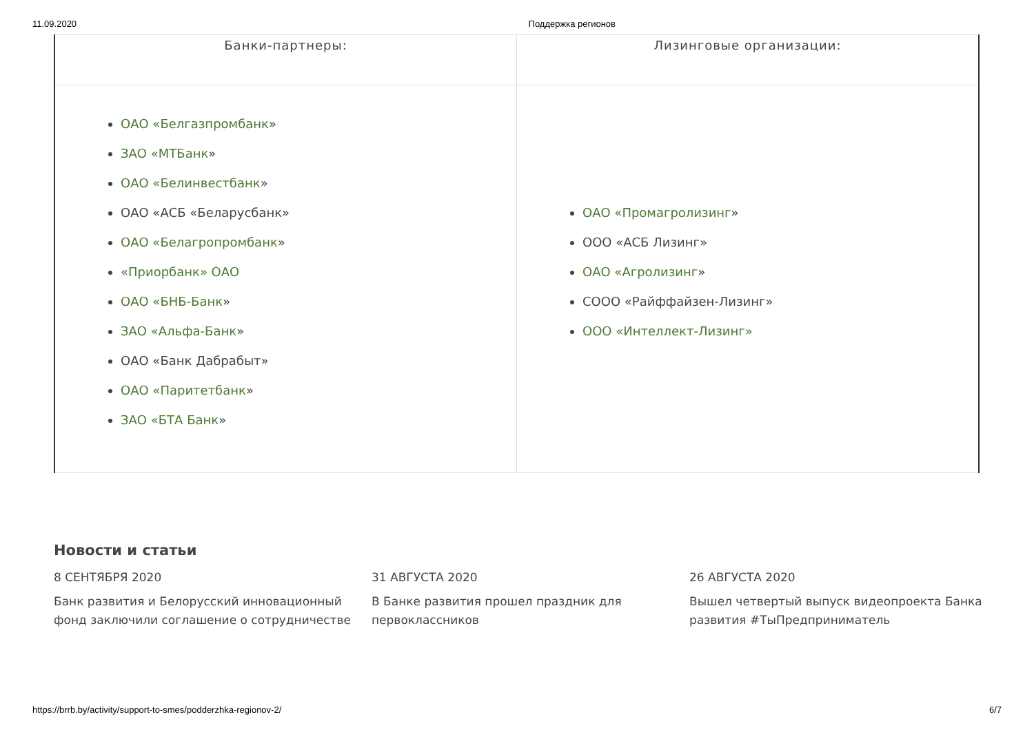11.09.2020 Поддержка регионов
| Банки-партнеры: | Лизинговые организации: |
| --- | --- |
| ОАО «Белгазпромбанк » ЗАО «МТБанк » ОАО «Белинвестбанк » ОАО «АСБ «Беларусбанк» ОАО «Белагропромбанк » «Приорбанк» ОАО ОАО «БНБ-Банк » ЗАО «Альфа-Банк » ОАО «Банк Дабрабыт» ОАО «Паритетбанк » ЗАО «БТА Банк » | ОАО «Промагролизинг » ООО «АСБ Лизинг» ОАО «Агролизинг » СООО «Райффайзен-Лизинг» ООО «Интеллект-Лизинг» |
Новости и статьи
8 СЕНТЯБРЯ 2020
Банк развития и Белорусский инновационный фонд заключили соглашение о сотрудничестве
31 АВГУСТА 2020
В Банке развития прошел праздник для первоклассников
26 АВГУСТА 2020
Вышел четвертый выпуск видеопроекта Банка развития #ТыПредприниматель
https://brrb.by/activity/support-to-smes/podderzhka-regionov-2/ 6/7